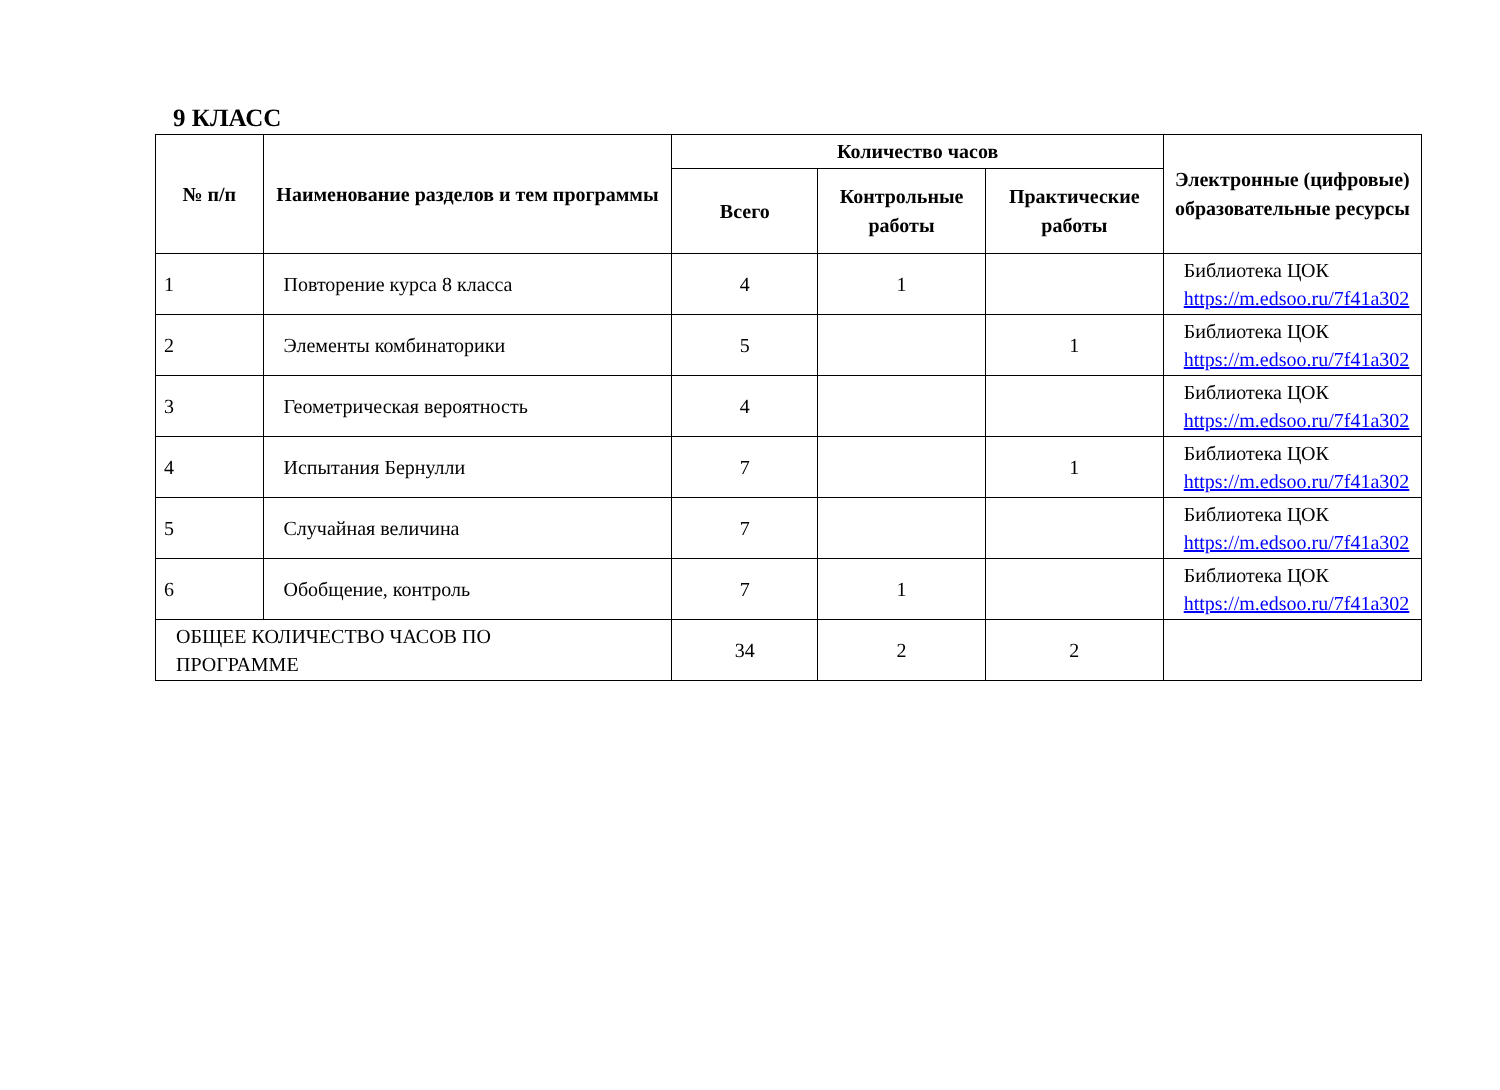9 КЛАСС
| № п/п | Наименование разделов и тем программы | Количество часов | | | Электронные (цифровые) образовательные ресурсы |
| --- | --- | --- | --- | --- | --- |
| | | Всего | Контрольные работы | Практические работы | |
| 1 | Повторение курса 8 класса | 4 | 1 | | Библиотека ЦОК https://m.edsoo.ru/7f41a302 |
| 2 | Элементы комбинаторики | 5 | | 1 | Библиотека ЦОК https://m.edsoo.ru/7f41a302 |
| 3 | Геометрическая вероятность | 4 | | | Библиотека ЦОК https://m.edsoo.ru/7f41a302 |
| 4 | Испытания Бернулли | 7 | | 1 | Библиотека ЦОК https://m.edsoo.ru/7f41a302 |
| 5 | Случайная величина | 7 | | | Библиотека ЦОК https://m.edsoo.ru/7f41a302 |
| 6 | Обобщение, контроль | 7 | 1 | | Библиотека ЦОК https://m.edsoo.ru/7f41a302 |
| ОБЩЕЕ КОЛИЧЕСТВО ЧАСОВ ПО ПРОГРАММЕ | | 34 | 2 | 2 | |